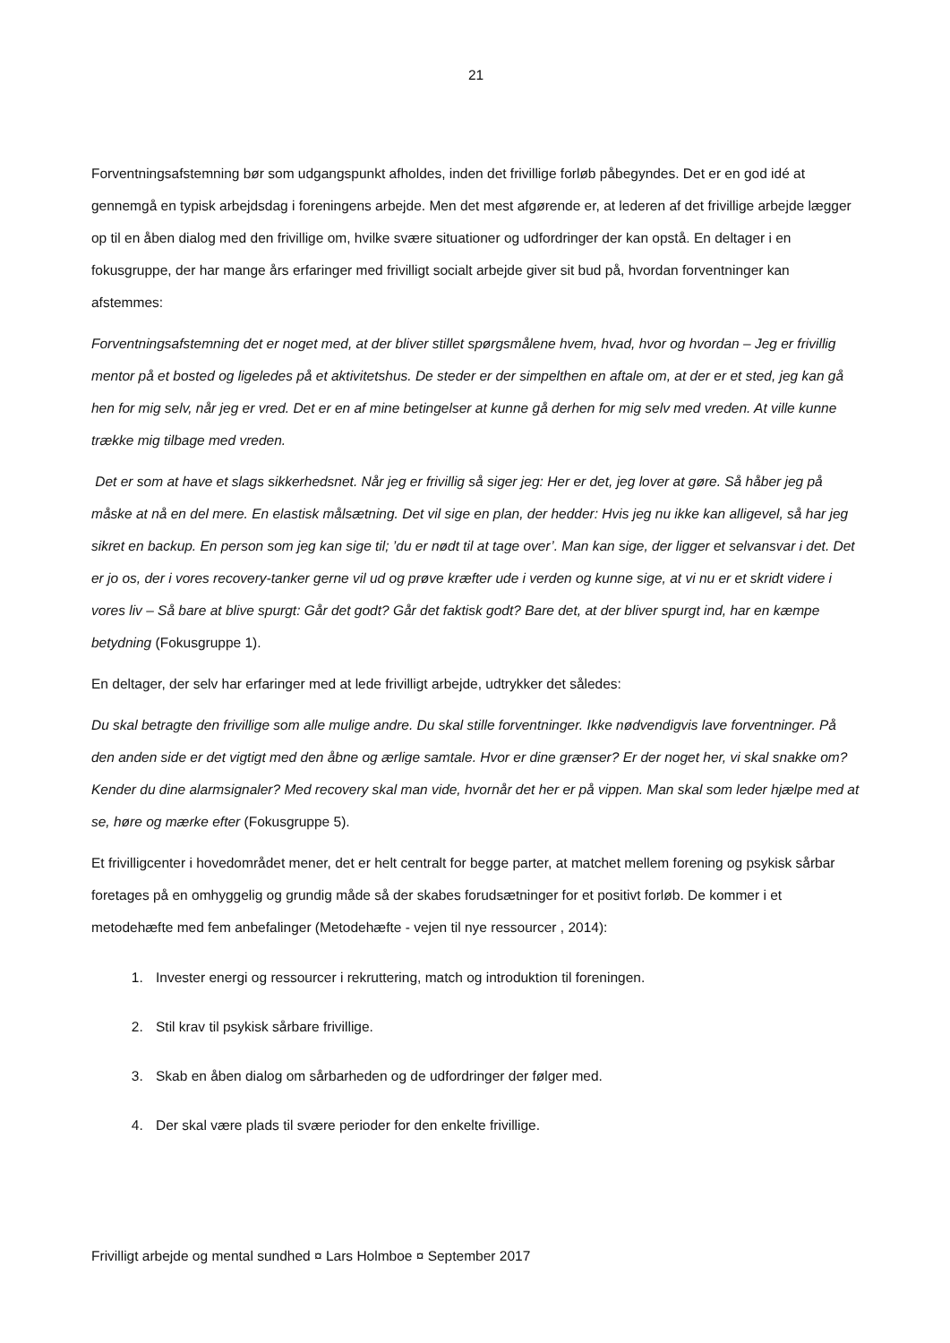21
Forventningsafstemning bør som udgangspunkt afholdes, inden det frivillige forløb påbegyndes. Det er en god idé at gennemgå en typisk arbejdsdag i foreningens arbejde. Men det mest afgørende er, at lederen af det frivillige arbejde lægger op til en åben dialog med den frivillige om, hvilke svære situationer og udfordringer der kan opstå. En deltager i en fokusgruppe, der har mange års erfaringer med frivilligt socialt arbejde giver sit bud på, hvordan forventninger kan afstemmes:
Forventningsafstemning det er noget med, at der bliver stillet spørgsmålene hvem, hvad, hvor og hvordan – Jeg er frivillig mentor på et bosted og ligeledes på et aktivitetshus. De steder er der simpelthen en aftale om, at der er et sted, jeg kan gå hen for mig selv, når jeg er vred. Det er en af mine betingelser at kunne gå derhen for mig selv med vreden. At ville kunne trække mig tilbage med vreden.
Det er som at have et slags sikkerhedsnet. Når jeg er frivillig så siger jeg: Her er det, jeg lover at gøre. Så håber jeg på måske at nå en del mere. En elastisk målsætning. Det vil sige en plan, der hedder: Hvis jeg nu ikke kan alligevel, så har jeg sikret en backup. En person som jeg kan sige til; ’du er nødt til at tage over’. Man kan sige, der ligger et selvansvar i det. Det er jo os, der i vores recovery-tanker gerne vil ud og prøve kræfter ude i verden og kunne sige, at vi nu er et skridt videre i vores liv – Så bare at blive spurgt: Går det godt? Går det faktisk godt? Bare det, at der bliver spurgt ind, har en kæmpe betydning (Fokusgruppe 1).
En deltager, der selv har erfaringer med at lede frivilligt arbejde, udtrykker det således:
Du skal betragte den frivillige som alle mulige andre. Du skal stille forventninger. Ikke nødvendigvis lave forventninger. På den anden side er det vigtigt med den åbne og ærlige samtale. Hvor er dine grænser? Er der noget her, vi skal snakke om? Kender du dine alarmsignaler? Med recovery skal man vide, hvornår det her er på vippen. Man skal som leder hjælpe med at se, høre og mærke efter (Fokusgruppe 5).
Et frivilligcenter i hovedområdet mener, det er helt centralt for begge parter, at matchet mellem forening og psykisk sårbar foretages på en omhyggelig og grundig måde så der skabes forudsætninger for et positivt forløb. De kommer i et metodehæfte med fem anbefalinger (Metodehæfte - vejen til nye ressourcer , 2014):
1. Invester energi og ressourcer i rekruttering, match og introduktion til foreningen.
2. Stil krav til psykisk sårbare frivillige.
3. Skab en åben dialog om sårbarheden og de udfordringer der følger med.
4. Der skal være plads til svære perioder for den enkelte frivillige.
Frivilligt arbejde og mental sundhed ¤ Lars Holmboe ¤ September 2017